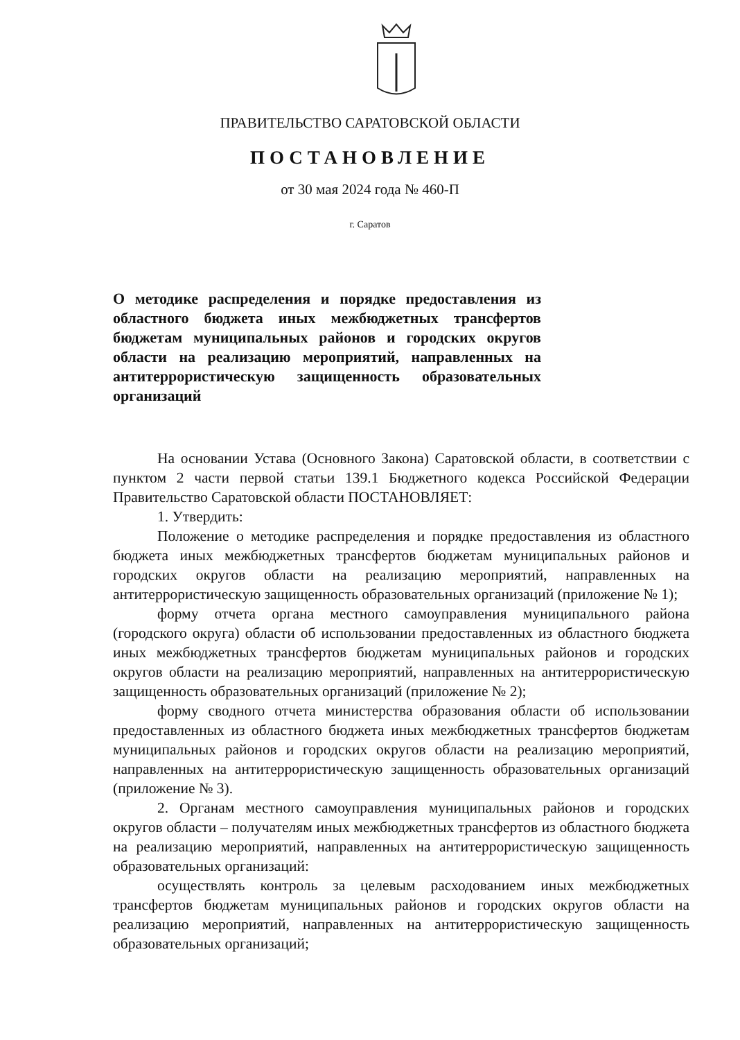ПРАВИТЕЛЬСТВО САРАТОВСКОЙ ОБЛАСТИ
ПОСТАНОВЛЕНИЕ
от 30 мая 2024 года № 460-П
г. Саратов
О методике распределения и порядке предоставления из областного бюджета иных межбюджетных трансфертов бюджетам муниципальных районов и городских округов области на реализацию мероприятий, направленных на антитеррористическую защищенность образовательных организаций
На основании Устава (Основного Закона) Саратовской области, в соответствии с пунктом 2 части первой статьи 139.1 Бюджетного кодекса Российской Федерации Правительство Саратовской области ПОСТАНОВЛЯЕТ:
1. Утвердить:
Положение о методике распределения и порядке предоставления из областного бюджета иных межбюджетных трансфертов бюджетам муниципальных районов и городских округов области на реализацию мероприятий, направленных на антитеррористическую защищенность образовательных организаций (приложение № 1);
форму отчета органа местного самоуправления муниципального района (городского округа) области об использовании предоставленных из областного бюджета иных межбюджетных трансфертов бюджетам муниципальных районов и городских округов области на реализацию мероприятий, направленных на антитеррористическую защищенность образовательных организаций (приложение № 2);
форму сводного отчета министерства образования области об использовании предоставленных из областного бюджета иных межбюджетных трансфертов бюджетам муниципальных районов и городских округов области на реализацию мероприятий, направленных на антитеррористическую защищенность образовательных организаций (приложение № 3).
2. Органам местного самоуправления муниципальных районов и городских округов области – получателям иных межбюджетных трансфертов из областного бюджета на реализацию мероприятий, направленных на антитеррористическую защищенность образовательных организаций:
осуществлять контроль за целевым расходованием иных межбюджетных трансфертов бюджетам муниципальных районов и городских округов области на реализацию мероприятий, направленных на антитеррористическую защищенность образовательных организаций;